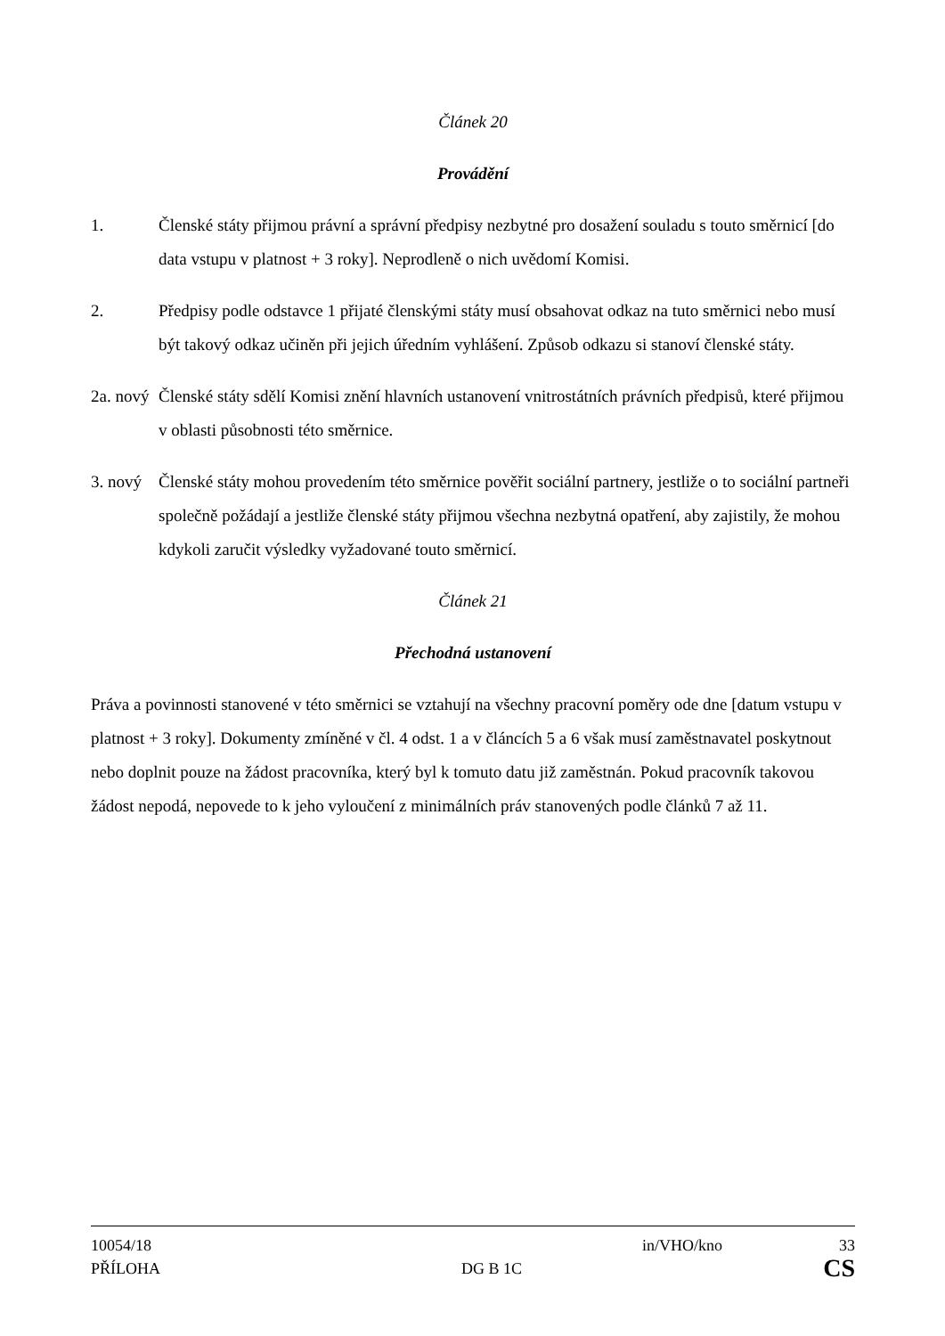Článek 20
Provádění
1. Členské státy přijmou právní a správní předpisy nezbytné pro dosažení souladu s touto směrnicí [do data vstupu v platnost + 3 roky]. Neprodleně o nich uvědomí Komisi.
2. Předpisy podle odstavce 1 přijaté členskými státy musí obsahovat odkaz na tuto směrnici nebo musí být takový odkaz učiněn při jejich úředním vyhlášení. Způsob odkazu si stanoví členské státy.
2a. nový
Členské státy sdělí Komisi znění hlavních ustanovení vnitrostátních právních předpisů, které přijmou v oblasti působnosti této směrnice.
3. nový
Členské státy mohou provedením této směrnice pověřit sociální partnery, jestliže o to sociální partneři společně požádají a jestliže členské státy přijmou všechna nezbytná opatření, aby zajistily, že mohou kdykoli zaručit výsledky vyžadované touto směrnicí.
Článek 21
Přechodná ustanovení
Práva a povinnosti stanovené v této směrnici se vztahují na všechny pracovní poměry ode dne [datum vstupu v platnost + 3 roky]. Dokumenty zmíněné v čl. 4 odst. 1 a v článcích 5 a 6 však musí zaměstnavatel poskytnout nebo doplnit pouze na žádost pracovníka, který byl k tomuto datu již zaměstnán. Pokud pracovník takovou žádost nepodá, nepovede to k jeho vyloučení z minimálních práv stanovených podle článků 7 až 11.
10054/18 in/VHO/kno 33
PŘÍLOHA DG B 1C CS